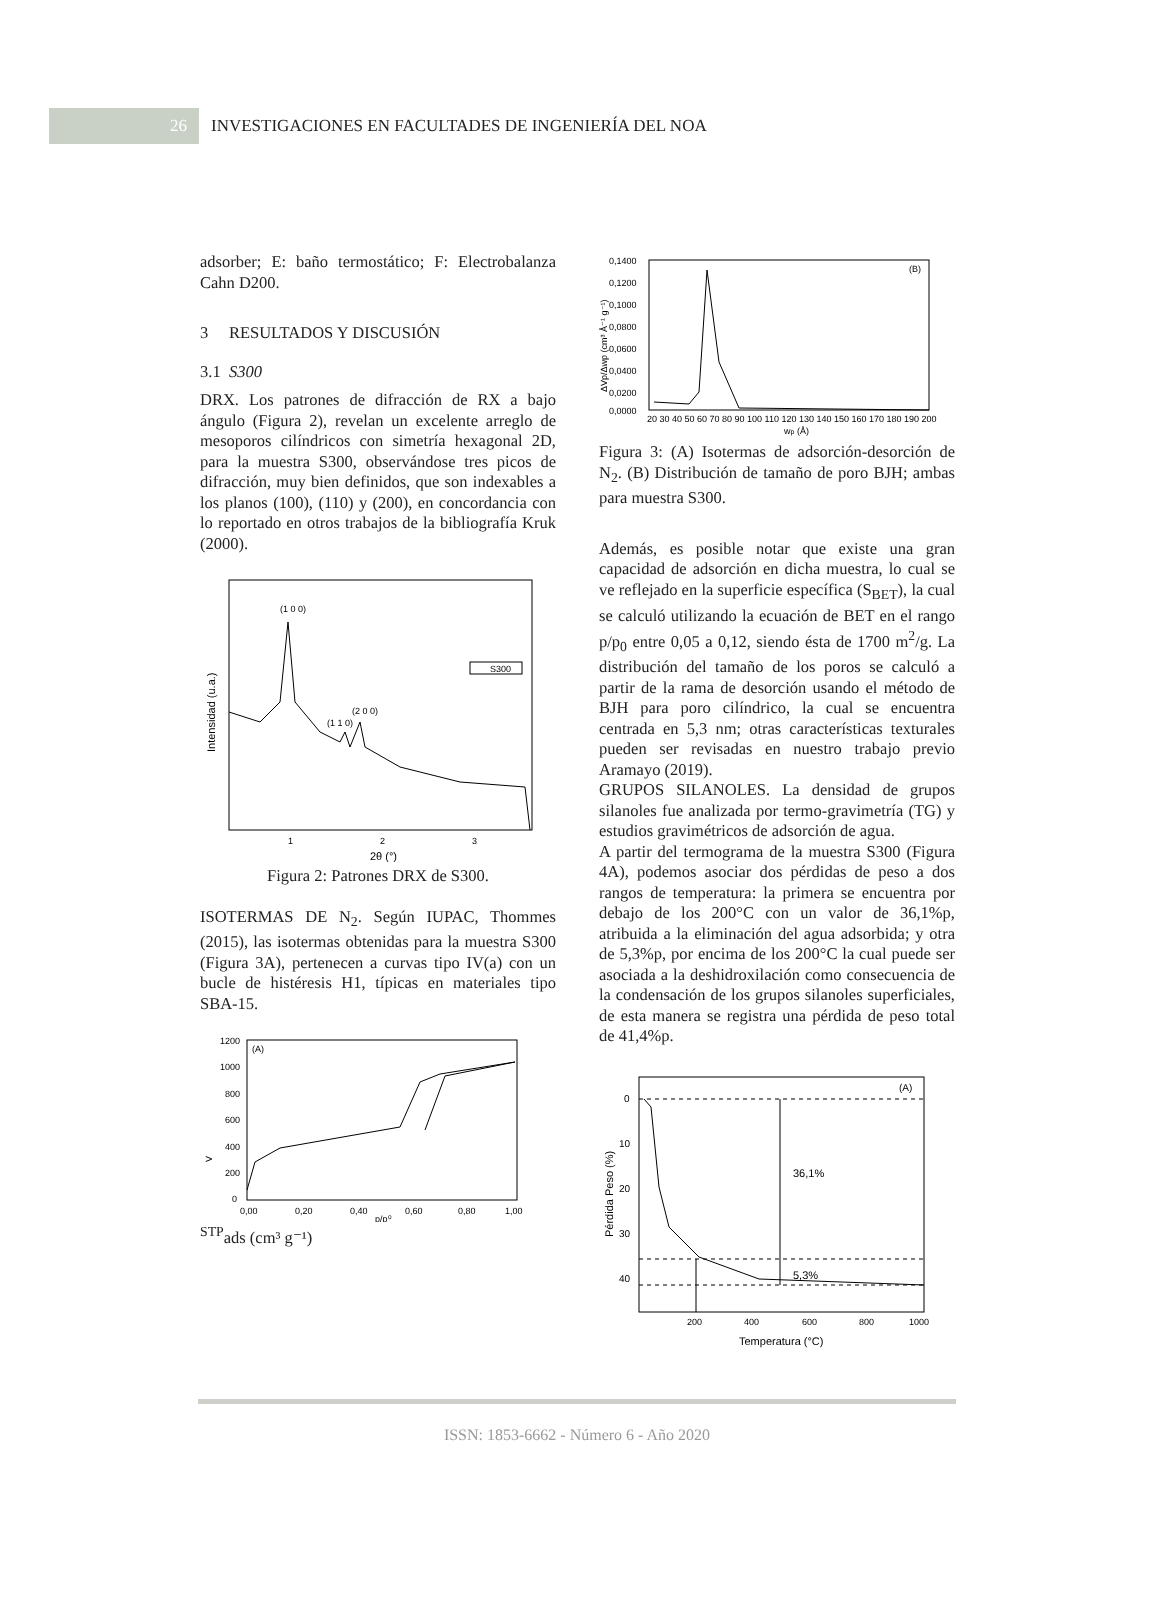26
INVESTIGACIONES EN FACULTADES DE INGENIERÍA DEL NOA
adsorber; E: baño termostático; F: Electrobalanza Cahn D200.
3 RESULTADOS Y DISCUSIÓN
3.1 S300
DRX. Los patrones de difracción de RX a bajo ángulo (Figura 2), revelan un excelente arreglo de mesoporos cilíndricos con simetría hexagonal 2D, para la muestra S300, observándose tres picos de difracción, muy bien definidos, que son indexables a los planos (100), (110) y (200), en concordancia con lo reportado en otros trabajos de la bibliografía Kruk (2000).
(1 0 0)
(1 1 0)
(2 0 0)
S300
1
2
3
2θ (°)
Intensidad (u.a.)
Figura 2: Patrones DRX de S300.
ISOTERMAS DE N<sub>2</sub>. Según IUPAC, Thommes (2015), las isotermas obtenidas para la muestra S300 (Figura 3A), pertenecen a curvas tipo IV(a) con un bucle de histéresis H1, típicas en materiales tipo SBA-15.
1200
1000
800
600
400
200
0
(A)
0,00
0,20
0,40
0,60
0,80
1,00
p/p⁰
VSTPads (cm³ g⁻¹)
0,1400
0,1200
0,1000
0,0800
0,0600
0,0400
0,0200
0,0000
(B)
20 30 40 50 60 70 80 90 100 110 120 130 140 150 160 170 180 190 200
wp (Å)
ΔVp/Δwp (cm³ Å⁻¹ g⁻¹)
Figura 3: (A) Isotermas de adsorción-desorción de N<sub>2</sub>. (B) Distribución de tamaño de poro BJH; ambas para muestra S300.
Además, es posible notar que existe una gran capacidad de adsorción en dicha muestra, lo cual se ve reflejado en la superficie específica (S<sub>BET</sub>), la cual se calculó utilizando la ecuación de BET en el rango p/p<sub>0</sub> entre 0,05 a 0,12, siendo ésta de 1700 m<sup>2</sup>/g. La distribución del tamaño de los poros se calculó a partir de la rama de desorción usando el método de BJH para poro cilíndrico, la cual se encuentra centrada en 5,3 nm; otras características texturales pueden ser revisadas en nuestro trabajo previo Aramayo (2019).
GRUPOS SILANOLES. La densidad de grupos silanoles fue analizada por termo-gravimetría (TG) y estudios gravimétricos de adsorción de agua.
A partir del termograma de la muestra S300 (Figura 4A), podemos asociar dos pérdidas de peso a dos rangos de temperatura: la primera se encuentra por debajo de los 200°C con un valor de 36,1%p, atribuida a la eliminación del agua adsorbida; y otra de 5,3%p, por encima de los 200°C la cual puede ser asociada a la deshidroxilación como consecuencia de la condensación de los grupos silanoles superficiales, de esta manera se registra una pérdida de peso total de 41,4%p.
0
10
20
30
40
(A)
36,1%
5,3%
200
400
600
800
1000
Temperatura (°C)
Pérdida Peso (%)
ISSN: 1853-6662 - Número 6 - Año 2020